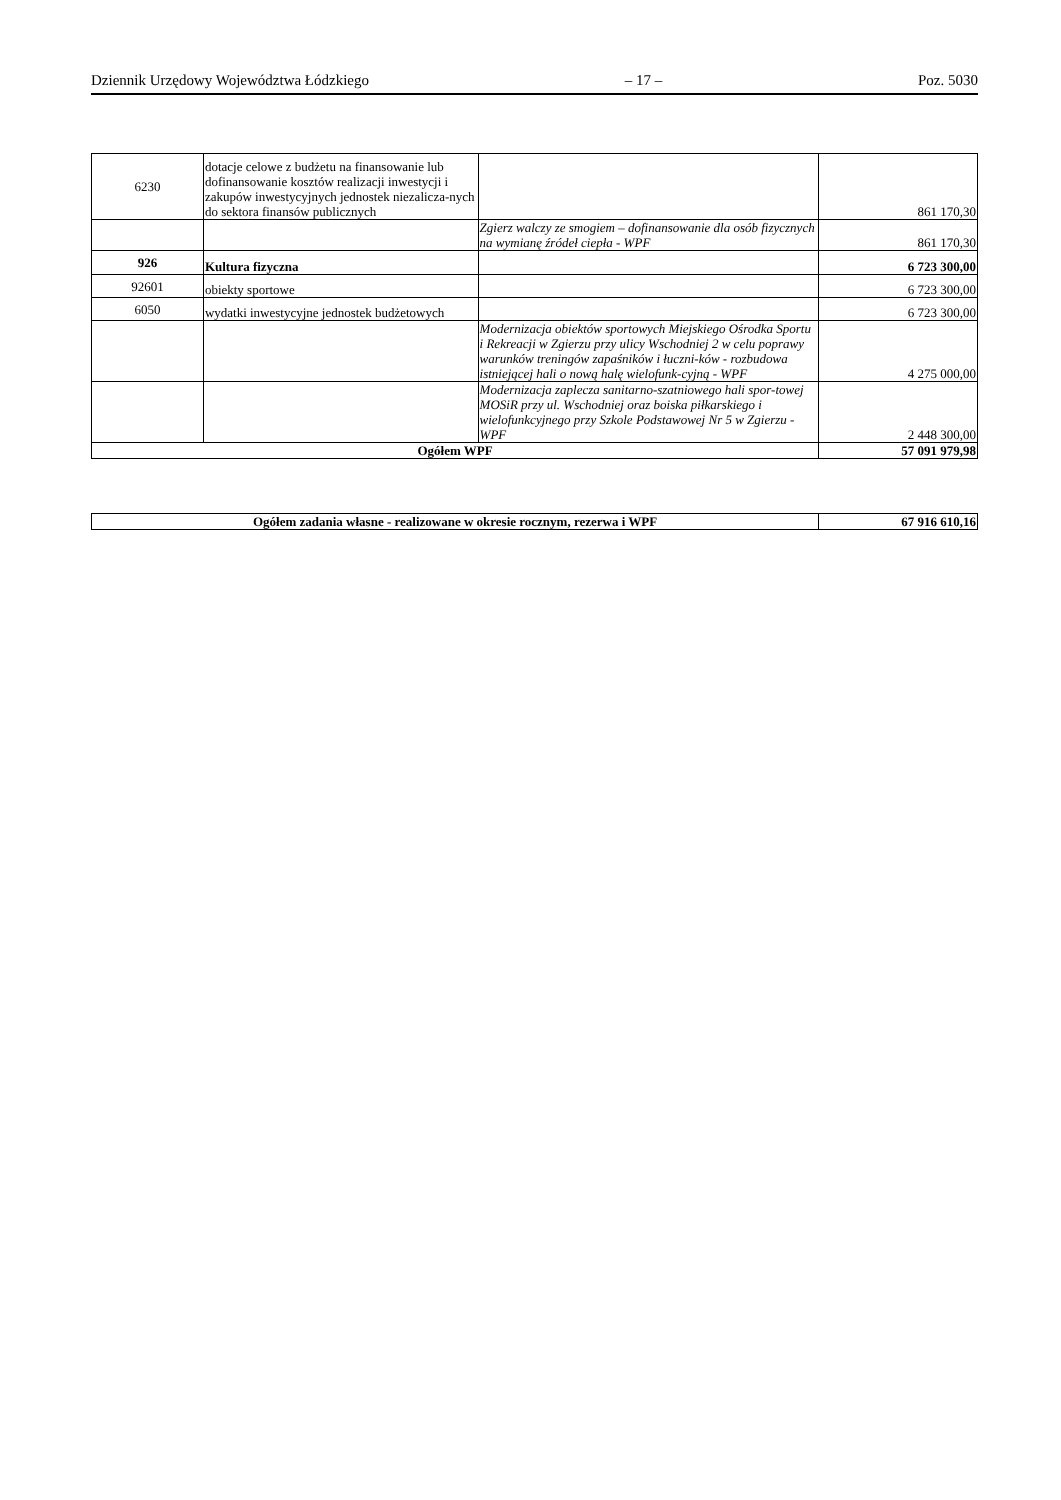Dziennik Urzędowy Województwa Łódzkiego – 17 – Poz. 5030
| 6230 | dotacje celowe z budżetu na finansowanie lub dofinansowanie kosztów realizacji inwestycji i zakupów inwestycyjnych jednostek niezalicza-nych do sektora finansów publicznych | | 861 170,30 |
| | | Zgierz walczy ze smogiem – dofinansowanie dla osób fizycznych na wymianę źródeł ciepła - WPF | 861 170,30 |
| 926 | Kultura fizyczna | | 6 723 300,00 |
| 92601 | obiekty sportowe | | 6 723 300,00 |
| 6050 | wydatki inwestycyjne jednostek budżetowych | | 6 723 300,00 |
| | | Modernizacja obiektów sportowych Miejskiego Ośrodka Sportu i Rekreacji w Zgierzu przy ulicy Wschodniej 2 w celu poprawy warunków treningów zapaśników i łuczni-ków - rozbudowa istniejącej hali o nową halę wielofunk-cyjną - WPF | 4 275 000,00 |
| | | Modernizacja zaplecza sanitarno-szatniowego hali spor-towej MOSiR przy ul. Wschodniej oraz boiska piłkarskiego i wielofunkcyjnego przy Szkole Podstawowej Nr 5 w Zgierzu - WPF | 2 448 300,00 |
| Ogółem WPF | | | 57 091 979,98 |
| Ogółem zadania własne - realizowane w okresie rocznym, rezerwa i WPF | 67 916 610,16 |